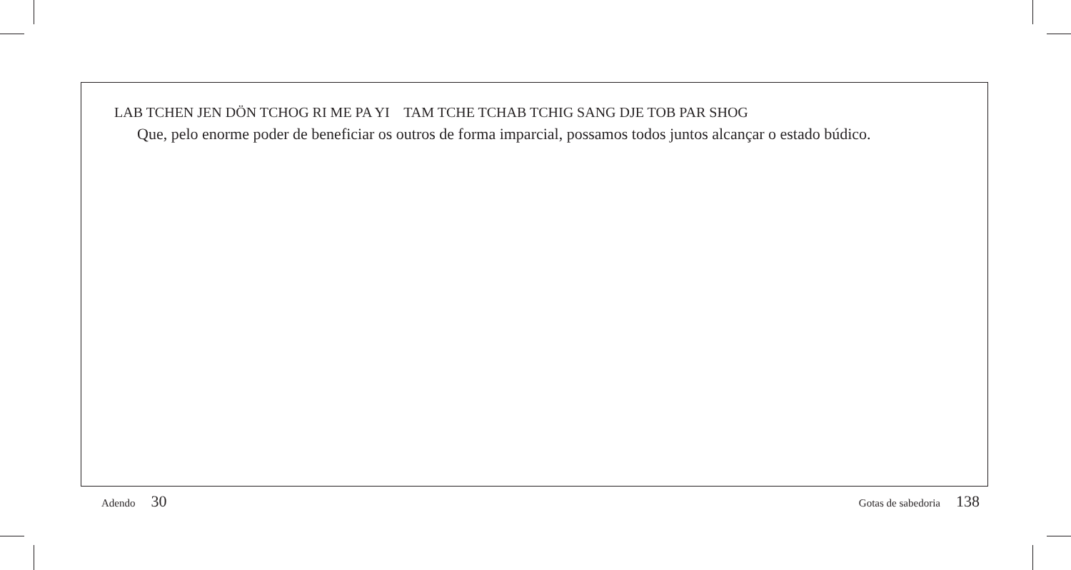LAB TCHEN JEN DÖN TCHOG RI ME PA YI TAM TCHE TCHAB TCHIG SANG DJE TOB PAR SHOG
Que, pelo enorme poder de beneficiar os outros de forma imparcial, possamos todos juntos alcançar o estado búdico.
Adendo 30
Gotas de sabedoria 138